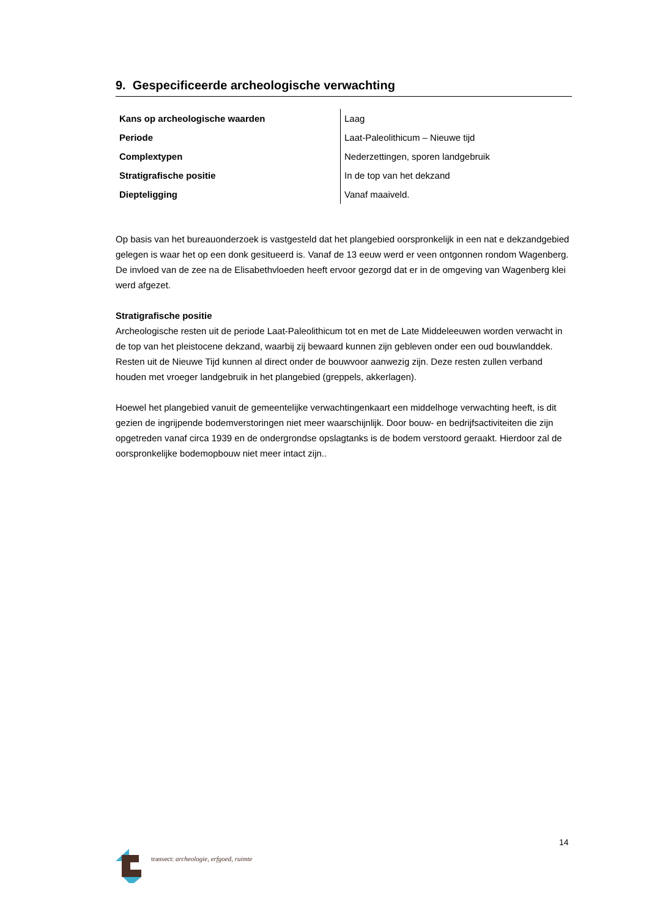9. Gespecificeerde archeologische verwachting
| Kans op archeologische waarden | Laag |
| Periode | Laat-Paleolithicum – Nieuwe tijd |
| Complextypen | Nederzettingen, sporen landgebruik |
| Stratigrafische positie | In de top van het dekzand |
| Diepteligging | Vanaf maaiveld. |
Op basis van het bureauonderzoek is vastgesteld dat het plangebied oorspronkelijk in een nat e dekzandgebied gelegen is waar het op een donk gesitueerd is. Vanaf de 13 eeuw werd er veen ontgonnen rondom Wagenberg. De invloed van de zee na de Elisabethvloeden heeft ervoor gezorgd dat er in de omgeving van Wagenberg klei werd afgezet.
Stratigrafische positie
Archeologische resten uit de periode Laat-Paleolithicum tot en met de Late Middeleeuwen worden verwacht in de top van het pleistocene dekzand, waarbij zij bewaard kunnen zijn gebleven onder een oud bouwlanddek. Resten uit de Nieuwe Tijd kunnen al direct onder de bouwvoor aanwezig zijn. Deze resten zullen verband houden met vroeger landgebruik in het plangebied (greppels, akkerlagen).
Hoewel het plangebied vanuit de gemeentelijke verwachtingenkaart een middelhoge verwachting heeft, is dit gezien de ingrijpende bodemverstoringen niet meer waarschijnlijk. Door bouw- en bedrijfsactiviteiten die zijn opgetreden vanaf circa 1939 en de ondergrondse opslagtanks is de bodem verstoord geraakt. Hierdoor zal de oorspronkelijke bodemopbouw niet meer intact zijn..
14
transect: archeologie, erfgoed, ruimte